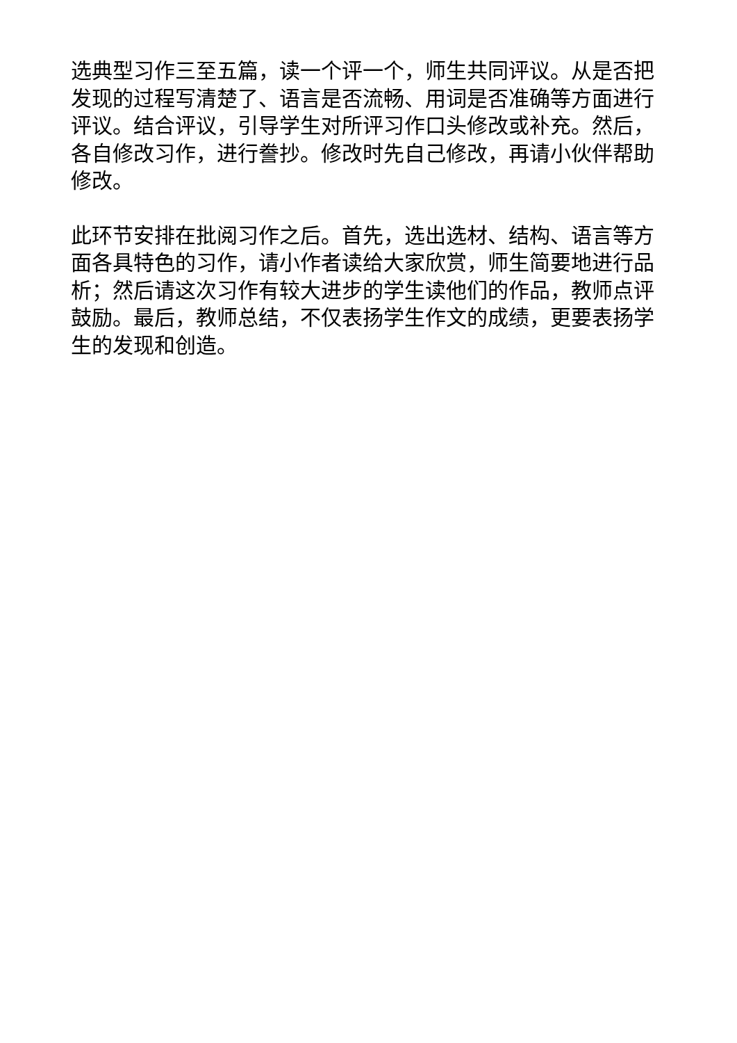选典型习作三至五篇，读一个评一个，师生共同评议。从是否把发现的过程写清楚了、语言是否流畅、用词是否准确等方面进行评议。结合评议，引导学生对所评习作口头修改或补充。然后，各自修改习作，进行誊抄。修改时先自己修改，再请小伙伴帮助修改。
此环节安排在批阅习作之后。首先，选出选材、结构、语言等方面各具特色的习作，请小作者读给大家欣赏，师生简要地进行品析；然后请这次习作有较大进步的学生读他们的作品，教师点评鼓励。最后，教师总结，不仅表扬学生作文的成绩，更要表扬学生的发现和创造。